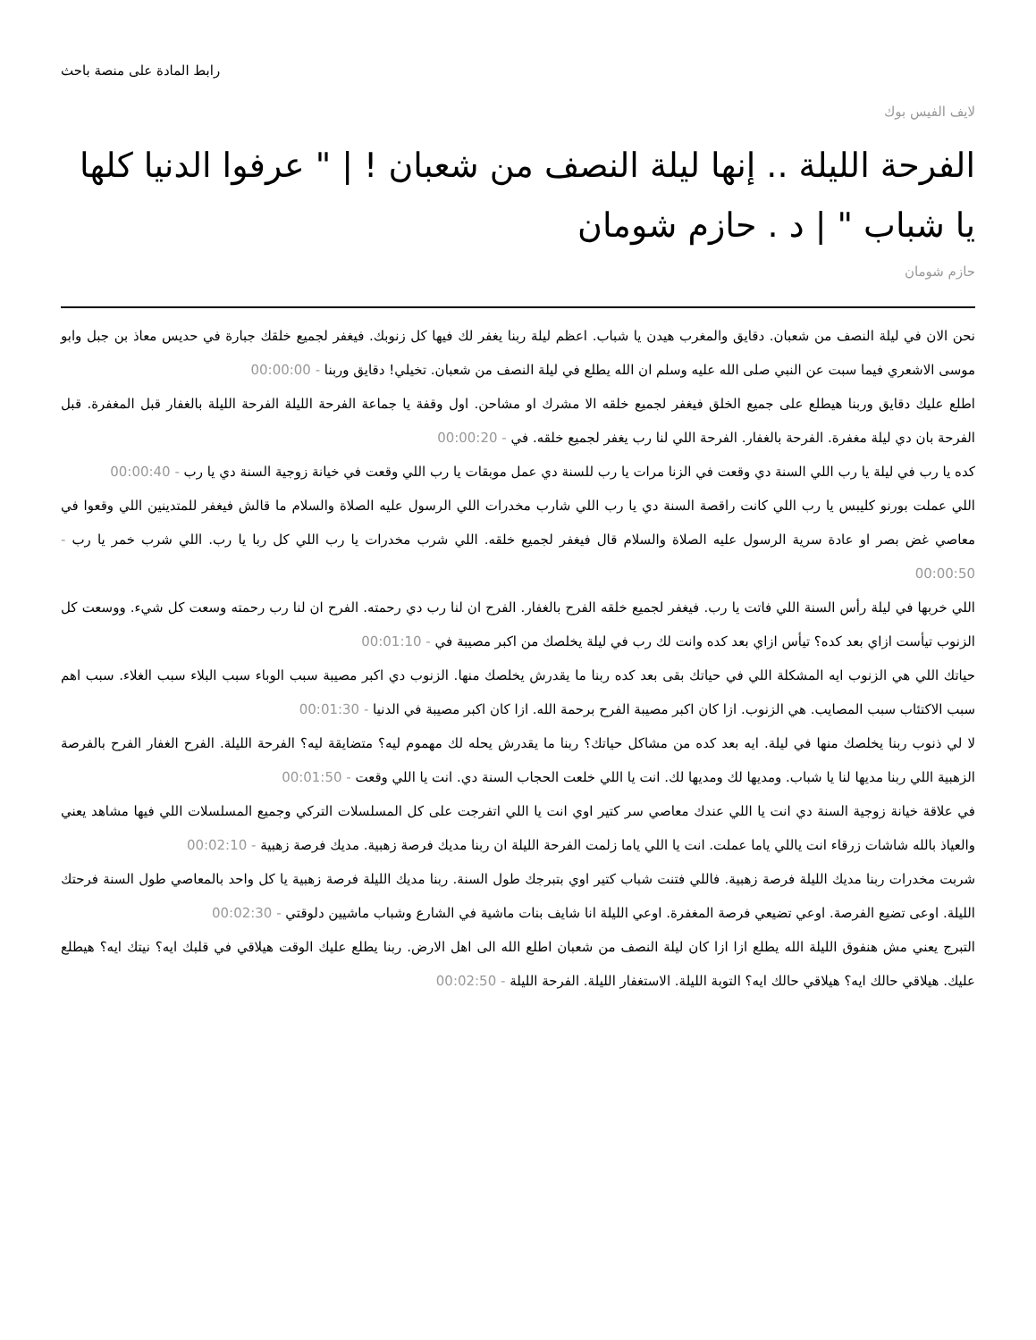رابط المادة على منصة باحث
لايف الفيس بوك
الفرحة الليلة .. إنها ليلة النصف من شعبان ! | " عرفوا الدنيا كلها يا شباب " | د . حازم شومان
حازم شومان
نحن الان في ليلة النصف من شعبان. دقايق والمغرب هيدن يا شباب. اعظم ليلة ربنا يغفر لك فيها كل زنوبك. فيغفر لجميع خلقك جبارة في حديس معاذ بن جبل وابو موسى الاشعري فيما سبت عن النبي صلى الله عليه وسلم ان الله يطلع في ليلة النصف من شعبان. تخيلي! دقايق وربنا - 00:00:00
اطلع عليك دقايق وربنا هيطلع على جميع الخلق فيغفر لجميع خلقه الا مشرك او مشاحن. اول وقفة يا جماعة الفرحة الليلة الفرحة الليلة بالغفار قبل المغفرة. قبل الفرحة بان دي ليلة مغفرة. الفرحة بالغفار. الفرحة اللي لنا رب يغفر لجميع خلقه. في - 00:00:20
كده يا رب في ليلة يا رب اللي السنة دي وقعت في الزنا مرات يا رب للسنة دي عمل موبقات يا رب اللي وقعت في خيانة زوجية السنة دي يا رب - 00:00:40
اللي عملت بورنو كليبس يا رب اللي كانت راقصة السنة دي يا رب اللي شارب مخدرات اللي الرسول عليه الصلاة والسلام ما قالش فيغفر للمتدينين اللي وقعوا في معاصي غض بصر او عادة سرية الرسول عليه الصلاة والسلام قال فيغفر لجميع خلقه. اللي شرب مخدرات يا رب اللي كل ربا يا رب. اللي شرب خمر يا رب - 00:00:50
اللي خربها في ليلة رأس السنة اللي فاتت يا رب. فيغفر لجميع خلقه الفرح بالغفار. الفرح ان لنا رب دي رحمته. الفرح ان لنا رب رحمته وسعت كل شيء. ووسعت كل الزنوب تيأست ازاي بعد كده؟ تيأس ازاي بعد كده وانت لك رب في ليلة يخلصك من اكبر مصيبة في - 00:01:10
حياتك اللي هي الزنوب ايه المشكلة اللي في حياتك بقى بعد كده ربنا ما يقدرش يخلصك منها. الزنوب دي اكبر مصيبة سبب الوباء سبب البلاء سبب الغلاء. سبب اهم سبب الاكتئاب سبب المصايب. هي الزنوب. ازا كان اكبر مصيبة الفرح برحمة الله. ازا كان اكبر مصيبة في الدنيا - 00:01:30
لا لي ذنوب ربنا يخلصك منها في ليلة. ايه بعد كده من مشاكل حياتك؟ ربنا ما يقدرش يحله لك مهموم ليه؟ متضايقة ليه؟ الفرحة الليلة. الفرح الغفار الفرح بالفرصة الزهبية اللي ربنا مديها لنا يا شباب. ومديها لك ومديها لك. انت يا اللي خلعت الحجاب السنة دي. انت يا اللي وقعت - 00:01:50
في علاقة خيانة زوجية السنة دي انت يا اللي عندك معاصي سر كتير اوي انت يا اللي اتفرجت على كل المسلسلات التركي وجميع المسلسلات اللي فيها مشاهد يعني والعياذ بالله شاشات زرقاء انت ياللي ياما عملت. انت يا اللي ياما زلمت الفرحة الليلة ان ربنا مديك فرصة زهبية. مديك فرصة زهبية - 00:02:10
شربت مخدرات ربنا مديك الليلة فرصة زهبية. فاللي فتنت شباب كتير اوي بتبرجك طول السنة. ربنا مديك الليلة فرصة زهبية يا كل واحد بالمعاصي طول السنة فرحتك الليلة. اوعى تضيع الفرصة. اوعي تضيعي فرصة المغفرة. اوعي الليلة انا شايف بنات ماشية في الشارع وشباب ماشيين دلوقتي - 00:02:30
التبرج يعني مش هنفوق الليلة الله يطلع ازا ازا كان ليلة النصف من شعبان اطلع الله الى اهل الارض. ربنا يطلع عليك الوقت هيلاقي في قلبك ايه؟ نيتك ايه؟ هيطلع عليك. هيلاقي حالك ايه؟ هيلاقي حالك ايه؟ التوبة الليلة. الاستغفار الليلة. الفرحة الليلة - 00:02:50